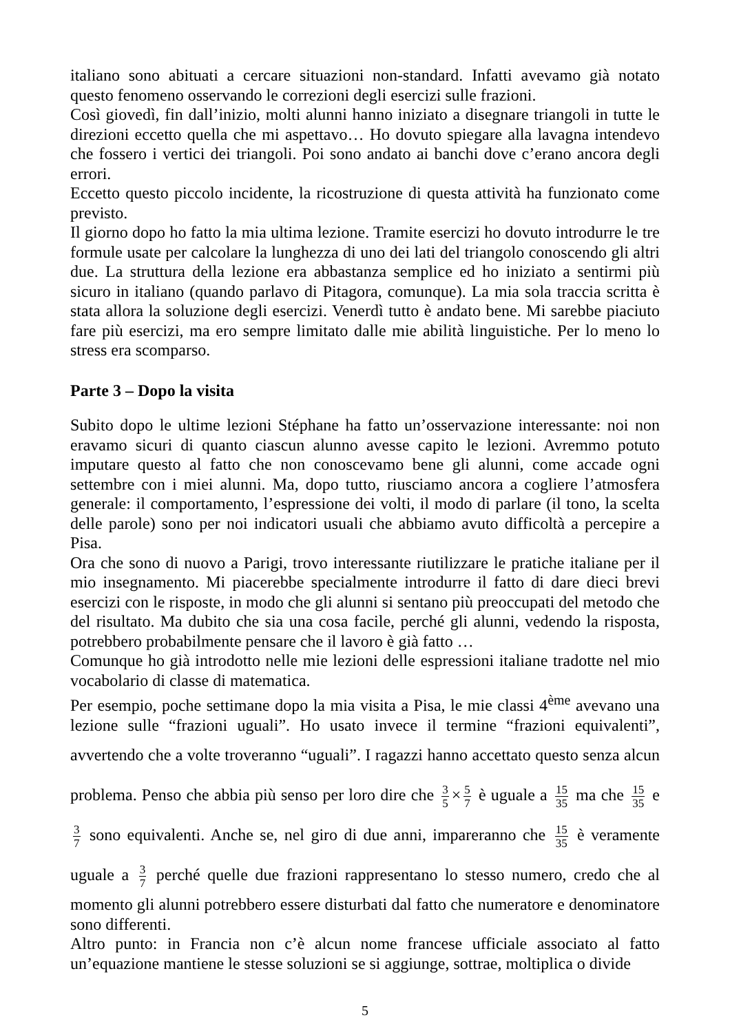italiano sono abituati a cercare situazioni non-standard. Infatti avevamo già notato questo fenomeno osservando le correzioni degli esercizi sulle frazioni.
Così giovedì, fin dall’inizio, molti alunni hanno iniziato a disegnare triangoli in tutte le direzioni eccetto quella che mi aspettavo… Ho dovuto spiegare alla lavagna intendevo che fossero i vertici dei triangoli. Poi sono andato ai banchi dove c’erano ancora degli errori.
Eccetto questo piccolo incidente, la ricostruzione di questa attività ha funzionato come previsto.
Il giorno dopo ho fatto la mia ultima lezione. Tramite esercizi ho dovuto introdurre le tre formule usate per calcolare la lunghezza di uno dei lati del triangolo conoscendo gli altri due. La struttura della lezione era abbastanza semplice ed ho iniziato a sentirmi più sicuro in italiano (quando parlavo di Pitagora, comunque). La mia sola traccia scritta è stata allora la soluzione degli esercizi. Venerdì tutto è andato bene. Mi sarebbe piaciuto fare più esercizi, ma ero sempre limitato dalle mie abilità linguistiche. Per lo meno lo stress era scomparso.
Parte 3 – Dopo la visita
Subito dopo le ultime lezioni Stéphane ha fatto un’osservazione interessante: noi non eravamo sicuri di quanto ciascun alunno avesse capito le lezioni. Avremmo potuto imputare questo al fatto che non conoscevamo bene gli alunni, come accade ogni settembre con i miei alunni. Ma, dopo tutto, riusciamo ancora a cogliere l’atmosfera generale: il comportamento, l’espressione dei volti, il modo di parlare (il tono, la scelta delle parole) sono per noi indicatori usuali che abbiamo avuto difficoltà a percepire a Pisa.
Ora che sono di nuovo a Parigi, trovo interessante riutilizzare le pratiche italiane per il mio insegnamento. Mi piacerebbe specialmente introdurre il fatto di dare dieci brevi esercizi con le risposte, in modo che gli alunni si sentano più preoccupati del metodo che del risultato. Ma dubito che sia una cosa facile, perché gli alunni, vedendo la risposta, potrebbero probabilmente pensare che il lavoro è già fatto …
Comunque ho già introdotto nelle mie lezioni delle espressioni italiane tradotte nel mio vocabolario di classe di matematica.
Per esempio, poche settimane dopo la mia visita a Pisa, le mie classi 4<sup>ème</sup> avevano una lezione sulle “frazioni uguali”. Ho usato invece il termine “frazioni equivalenti”, avvertendo che a volte troveranno “uguali”. I ragazzi hanno accettato questo senza alcun problema. Penso che abbia più senso per loro dire che 3 5 × 5 7 è uguale a 15 35 ma che 15 35 e 3 7 sono equivalenti. Anche se, nel giro di due anni, impareranno che 15 35 è veramente uguale a 3 7 perché quelle due frazioni rappresentano lo stesso numero, credo che al momento gli alunni potrebbero essere disturbati dal fatto che numeratore e denominatore sono differenti.
Altro punto: in Francia non c’è alcun nome francese ufficiale associato al fatto un’equazione mantiene le stesse soluzioni se si aggiunge, sottrae, moltiplica o divide
5